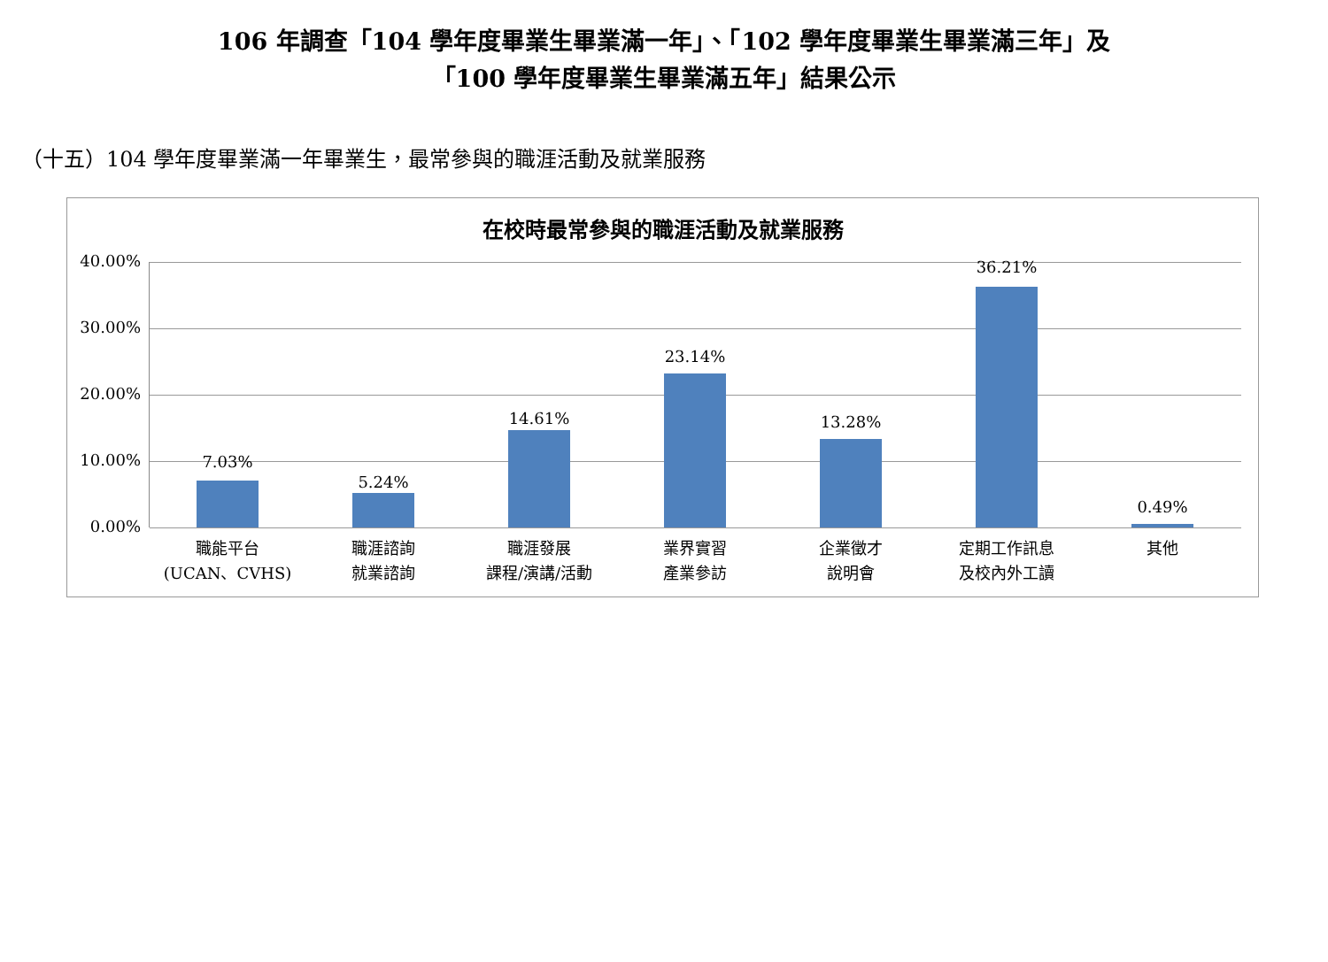106 年調查「104 學年度畢業生畢業滿一年」、「102 學年度畢業生畢業滿三年」及
「100 學年度畢業生畢業滿五年」結果公示
（十五）104 學年度畢業滿一年畢業生，最常參與的職涯活動及就業服務
在校時最常參與的職涯活動及就業服務
40.00%
30.00%
20.00%
10.00%
0.00%
7.03%
5.24%
14.61%
23.14%
13.28%
36.21%
0.49%
職能平台
(UCAN、CVHS)
職涯諮詢
就業諮詢
職涯發展
課程/演講/活動
業界實習
產業參訪
企業徵才
說明會
定期工作訊息
及校內外工讀
其他